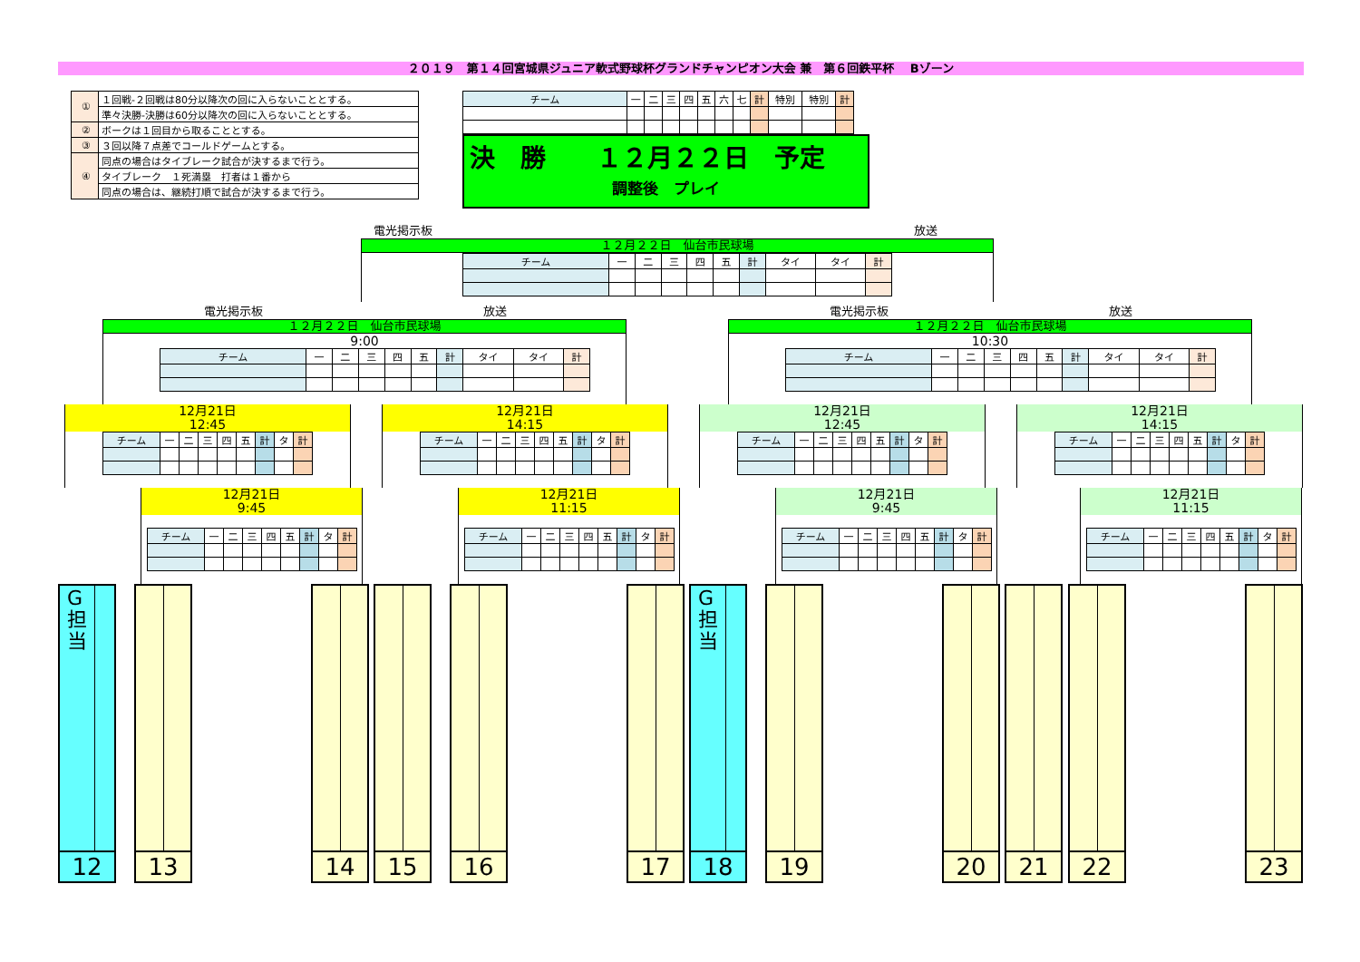２０１９　第１４回宮城県ジュニア軟式野球杯グランドチャンピオン大会 兼　第６回鉄平杯　 Bゾーン
| ① | １回戦-２回戦は80分以降次の回に入らないこととする。 |
| | 準々決勝-決勝は60分以降次の回に入らないこととする。 |
| ② | ボークは１回目から取ることとする。 |
| ③ | ３回以降７点差でコールドゲームとする。 |
| ④ | 同点の場合はタイブレーク試合が決するまで行う。 |
| | タイブレーク １死満塁 打者は１番から |
| | 同点の場合は、継続打順で試合が決するまで行う。 |
| チーム | 一 | 二 | 三 | 四 | 五 | 六 | 七 | 計 | 特別 | 特別 | 計 |
| --- | --- | --- | --- | --- | --- | --- | --- | --- | --- | --- | --- |
決　勝　　１２月２２日　予定
調整後　プレイ
電光掲示板 放送
１２月２２日　仙台市民球場
| チーム | 一 | 二 | 三 | 四 | 五 | 計 | タイ | タイ | 計 |
| --- | --- | --- | --- | --- | --- | --- | --- | --- | --- |
電光掲示板 放送
１２月２２日　仙台市民球場
9:00
| チーム | 一 | 二 | 三 | 四 | 五 | 計 | タイ | タイ | 計 |
| --- | --- | --- | --- | --- | --- | --- | --- | --- | --- |
電光掲示板 放送
１２月２２日　仙台市民球場
10:30
| チーム | 一 | 二 | 三 | 四 | 五 | 計 | タイ | タイ | 計 |
| --- | --- | --- | --- | --- | --- | --- | --- | --- | --- |
12月21日
12:45
| チーム | 一 | 二 | 三 | 四 | 五 | 計 | タ | 計 |
| --- | --- | --- | --- | --- | --- | --- | --- | --- |
12月21日
14:15
| チーム | 一 | 二 | 三 | 四 | 五 | 計 | タ | 計 |
| --- | --- | --- | --- | --- | --- | --- | --- | --- |
12月21日
12:45
| チーム | 一 | 二 | 三 | 四 | 五 | 計 | タ | 計 |
| --- | --- | --- | --- | --- | --- | --- | --- | --- |
12月21日
14:15
| チーム | 一 | 二 | 三 | 四 | 五 | 計 | タ | 計 |
| --- | --- | --- | --- | --- | --- | --- | --- | --- |
12月21日
9:45
| チーム | 一 | 二 | 三 | 四 | 五 | 計 | タ | 計 |
| --- | --- | --- | --- | --- | --- | --- | --- | --- |
12月21日
11:15
| チーム | 一 | 二 | 三 | 四 | 五 | 計 | タ | 計 |
| --- | --- | --- | --- | --- | --- | --- | --- | --- |
12月21日
9:45
| チーム | 一 | 二 | 三 | 四 | 五 | 計 | タ | 計 |
| --- | --- | --- | --- | --- | --- | --- | --- | --- |
12月21日
11:15
| チーム | 一 | 二 | 三 | 四 | 五 | 計 | タ | 計 |
| --- | --- | --- | --- | --- | --- | --- | --- | --- |
G
担
当
12
13 14 15 16 17
G
担
当
18
19 20 21 22 23